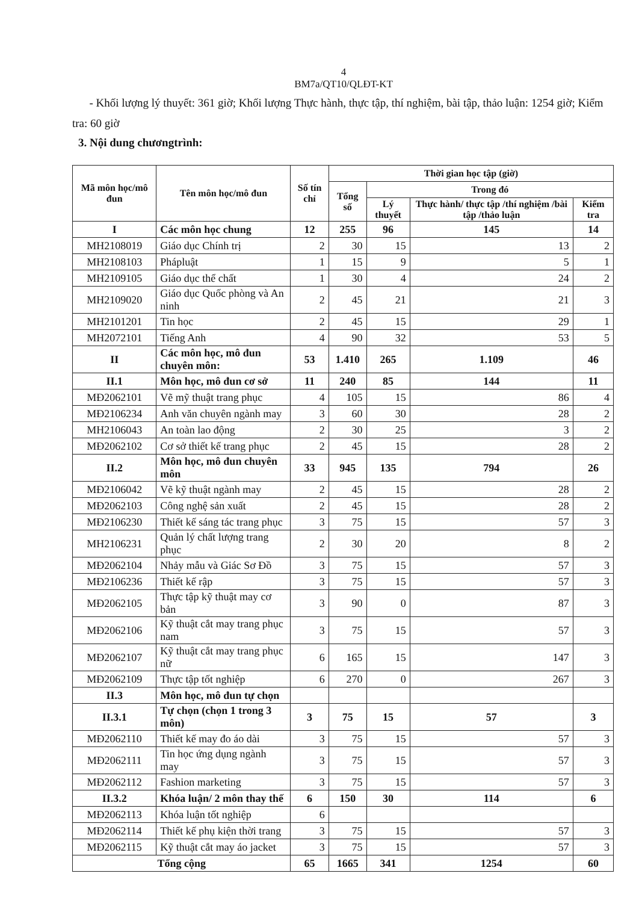4
BM7a/QT10/QLĐT-KT
- Khối lượng lý thuyết: 361 giờ; Khối lượng Thực hành, thực tập, thí nghiệm, bài tập, thảo luận: 1254 giờ; Kiểm tra: 60 giờ
3. Nội dung chươngtrình:
| Mã môn học/mô đun | Tên môn học/mô đun | Số tín chỉ | Thời gian học tập (giờ) | | | |
| --- | --- | --- | --- | --- | --- | --- |
| | | | Tổng số | Trong đó | | |
| | | | | Lý thuyết | Thực hành/ thực tập /thí nghiệm /bài tập /thảo luận | Kiểm tra |
| I | Các môn học chung | 12 | 255 | 96 | 145 | 14 |
| MH2108019 | Giáo dục Chính trị | 2 | 30 | 15 | 13 | 2 |
| MH2108103 | Phápluật | 1 | 15 | 9 | 5 | 1 |
| MH2109105 | Giáo dục thể chất | 1 | 30 | 4 | 24 | 2 |
| MH2109020 | Giáo dục Quốc phòng và An ninh | 2 | 45 | 21 | 21 | 3 |
| MH2101201 | Tin học | 2 | 45 | 15 | 29 | 1 |
| MH2072101 | Tiếng Anh | 4 | 90 | 32 | 53 | 5 |
| II | Các môn học, mô đun chuyên môn: | 53 | 1.410 | 265 | 1.109 | 46 |
| II.1 | Môn học, mô đun cơ sở | 11 | 240 | 85 | 144 | 11 |
| MĐ2062101 | Vẽ mỹ thuật trang phục | 4 | 105 | 15 | 86 | 4 |
| MĐ2106234 | Anh văn chuyên ngành may | 3 | 60 | 30 | 28 | 2 |
| MH2106043 | An toàn lao động | 2 | 30 | 25 | 3 | 2 |
| MĐ2062102 | Cơ sở thiết kế trang phục | 2 | 45 | 15 | 28 | 2 |
| II.2 | Môn học, mô đun chuyên môn | 33 | 945 | 135 | 794 | 26 |
| MĐ2106042 | Vẽ kỹ thuật ngành may | 2 | 45 | 15 | 28 | 2 |
| MĐ2062103 | Công nghệ sản xuất | 2 | 45 | 15 | 28 | 2 |
| MĐ2106230 | Thiết kế sáng tác trang phục | 3 | 75 | 15 | 57 | 3 |
| MH2106231 | Quản lý chất lượng trang phục | 2 | 30 | 20 | 8 | 2 |
| MĐ2062104 | Nhảy mẫu và Giác Sơ Đồ | 3 | 75 | 15 | 57 | 3 |
| MĐ2106236 | Thiết kế rập | 3 | 75 | 15 | 57 | 3 |
| MĐ2062105 | Thực tập kỹ thuật may cơ bản | 3 | 90 | 0 | 87 | 3 |
| MĐ2062106 | Kỹ thuật cắt may trang phục nam | 3 | 75 | 15 | 57 | 3 |
| MĐ2062107 | Kỹ thuật cắt may trang phục nữ | 6 | 165 | 15 | 147 | 3 |
| MĐ2062109 | Thực tập tốt nghiệp | 6 | 270 | 0 | 267 | 3 |
| II.3 | Môn học, mô đun tự chọn | | | | | |
| II.3.1 | Tự chọn (chọn 1 trong 3 môn) | 3 | 75 | 15 | 57 | 3 |
| MĐ2062110 | Thiết kế may đo áo dài | 3 | 75 | 15 | 57 | 3 |
| MĐ2062111 | Tin học ứng dụng ngành may | 3 | 75 | 15 | 57 | 3 |
| MĐ2062112 | Fashion marketing | 3 | 75 | 15 | 57 | 3 |
| II.3.2 | Khóa luận/ 2 môn thay thế | 6 | 150 | 30 | 114 | 6 |
| MĐ2062113 | Khóa luận tốt nghiệp | 6 | | | | |
| MĐ2062114 | Thiết kế phụ kiện thời trang | 3 | 75 | 15 | 57 | 3 |
| MĐ2062115 | Kỹ thuật cắt may áo jacket | 3 | 75 | 15 | 57 | 3 |
| Tổng cộng | | 65 | 1665 | 341 | 1254 | 60 |